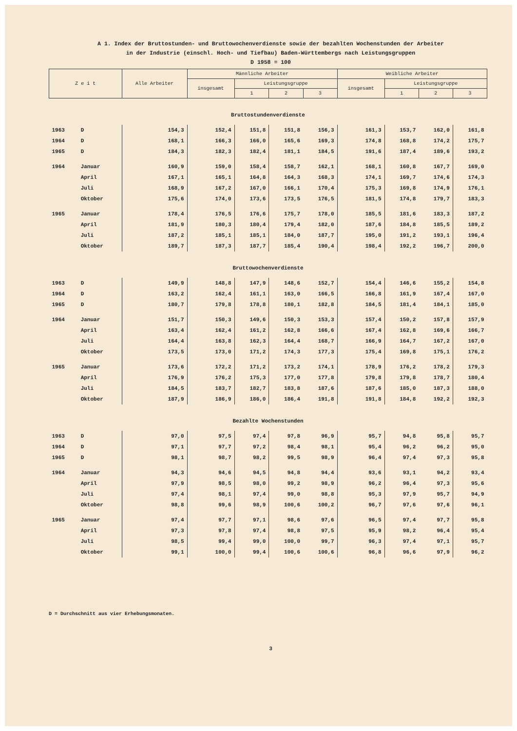A 1. Index der Bruttostunden- und Bruttowochenverdienste sowie der bezahlten Wochenstunden der Arbeiter
in der Industrie (einschl. Hoch- und Tiefbau) Baden-Württembergs nach Leistungsgruppen
D 1958 = 100
| Z e i t | | Alle Arbeiter | Männliche Arbeiter | | | | Weibliche Arbeiter | | | |
| --- | --- | --- | --- | --- | --- | --- | --- | --- | --- | --- |
| | | | insgesamt | Leistungsgruppe | | | insgesamt | Leistungsgruppe | | |
| | | | | 1 | 2 | 3 | | 1 | 2 | 3 |
| Bruttostundenverdienste | | | | | | | | | | |
| 1963 | D | 154,3 | 152,4 | 151,8 | 151,8 | 156,3 | 161,3 | 153,7 | 162,0 | 161,8 |
| 1964 | D | 168,1 | 166,3 | 166,0 | 165,6 | 169,3 | 174,8 | 168,8 | 174,2 | 175,7 |
| 1965 | D | 184,3 | 182,3 | 182,4 | 181,1 | 184,5 | 191,6 | 187,4 | 189,6 | 193,2 |
| 1964 | Januar | 160,9 | 159,0 | 158,4 | 158,7 | 162,1 | 168,1 | 160,8 | 167,7 | 169,0 |
| | April | 167,1 | 165,1 | 164,8 | 164,3 | 168,3 | 174,1 | 169,7 | 174,6 | 174,3 |
| | Juli | 168,9 | 167,2 | 167,0 | 166,1 | 170,4 | 175,3 | 169,8 | 174,9 | 176,1 |
| | Oktober | 175,6 | 174,0 | 173,6 | 173,5 | 176,5 | 181,5 | 174,8 | 179,7 | 183,3 |
| 1965 | Januar | 178,4 | 176,5 | 176,6 | 175,7 | 178,0 | 185,5 | 181,6 | 183,3 | 187,2 |
| | April | 181,9 | 180,3 | 180,4 | 179,4 | 182,0 | 187,6 | 184,8 | 185,5 | 189,2 |
| | Juli | 187,2 | 185,1 | 185,1 | 184,0 | 187,7 | 195,0 | 191,2 | 193,1 | 196,4 |
| | Oktober | 189,7 | 187,3 | 187,7 | 185,4 | 190,4 | 198,4 | 192,2 | 196,7 | 200,0 |
| Bruttowochenverdienste | | | | | | | | | | |
| 1963 | D | 149,9 | 148,8 | 147,9 | 148,6 | 152,7 | 154,4 | 146,6 | 155,2 | 154,8 |
| 1964 | D | 163,2 | 162,4 | 161,1 | 163,0 | 166,5 | 166,8 | 161,9 | 167,4 | 167,0 |
| 1965 | D | 180,7 | 179,8 | 178,8 | 180,1 | 182,8 | 184,5 | 181,4 | 184,1 | 185,0 |
| 1964 | Januar | 151,7 | 150,3 | 149,6 | 150,3 | 153,3 | 157,4 | 150,2 | 157,8 | 157,9 |
| | April | 163,4 | 162,4 | 161,2 | 162,8 | 166,6 | 167,4 | 162,8 | 169,6 | 166,7 |
| | Juli | 164,4 | 163,8 | 162,3 | 164,4 | 168,7 | 166,9 | 164,7 | 167,2 | 167,0 |
| | Oktober | 173,5 | 173,0 | 171,2 | 174,3 | 177,3 | 175,4 | 169,8 | 175,1 | 176,2 |
| 1965 | Januar | 173,6 | 172,2 | 171,2 | 173,2 | 174,1 | 178,9 | 176,2 | 178,2 | 179,3 |
| | April | 176,9 | 176,2 | 175,3 | 177,0 | 177,8 | 179,8 | 179,8 | 178,7 | 180,4 |
| | Juli | 184,5 | 183,7 | 182,7 | 183,8 | 187,6 | 187,6 | 185,0 | 187,3 | 188,0 |
| | Oktober | 187,9 | 186,9 | 186,0 | 186,4 | 191,8 | 191,8 | 184,8 | 192,2 | 192,3 |
| Bezahlte Wochenstunden | | | | | | | | | | |
| 1963 | D | 97,0 | 97,5 | 97,4 | 97,8 | 96,9 | 95,7 | 94,8 | 95,8 | 95,7 |
| 1964 | D | 97,1 | 97,7 | 97,2 | 98,4 | 98,1 | 95,4 | 96,2 | 96,2 | 95,0 |
| 1965 | D | 98,1 | 98,7 | 98,2 | 99,5 | 98,9 | 96,4 | 97,4 | 97,3 | 95,8 |
| 1964 | Januar | 94,3 | 94,6 | 94,5 | 94,8 | 94,4 | 93,6 | 93,1 | 94,2 | 93,4 |
| | April | 97,9 | 98,5 | 98,0 | 99,2 | 98,9 | 96,2 | 96,4 | 97,3 | 95,6 |
| | Juli | 97,4 | 98,1 | 97,4 | 99,0 | 98,8 | 95,3 | 97,9 | 95,7 | 94,9 |
| | Oktober | 98,8 | 99,6 | 98,9 | 100,6 | 100,2 | 96,7 | 97,6 | 97,6 | 96,1 |
| 1965 | Januar | 97,4 | 97,7 | 97,1 | 98,6 | 97,6 | 96,5 | 97,4 | 97,7 | 95,8 |
| | April | 97,3 | 97,8 | 97,4 | 98,8 | 97,5 | 95,9 | 98,2 | 96,4 | 95,4 |
| | Juli | 98,5 | 99,4 | 99,0 | 100,0 | 99,7 | 96,3 | 97,4 | 97,1 | 95,7 |
| | Oktober | 99,1 | 100,0 | 99,4 | 100,6 | 100,6 | 96,8 | 96,6 | 97,9 | 96,2 |
D = Durchschnitt aus vier Erhebungsmonaten.
3